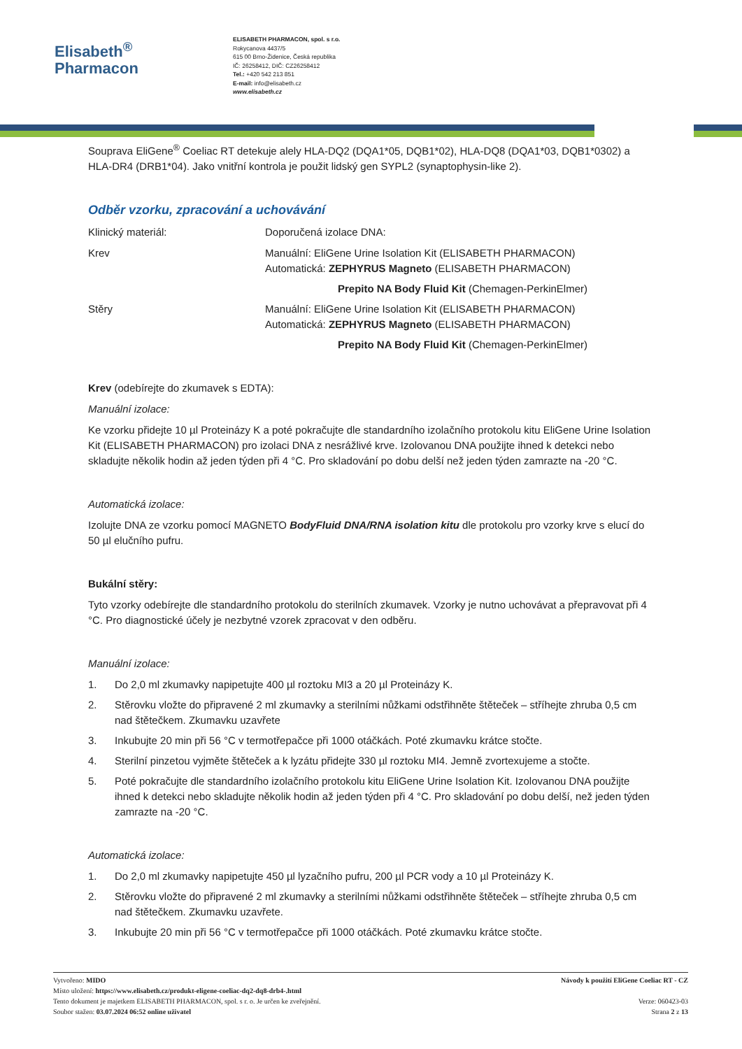Elisabeth<sup>®</sup>
Pharmacon
ELISABETH PHARMACON, spol. s r.o.
Rokycanova 4437/5
615 00 Brno-Židenice, Česká republika
IČ: 26258412, DIČ: CZ26258412
Tel.: +420 542 213 851
E-mail: info@elisabeth.cz
www.elisabeth.cz
Souprava EliGene<sup>®</sup> Coeliac RT detekuje alely HLA-DQ2 (DQA1*05, DQB1*02), HLA-DQ8 (DQA1*03, DQB1*0302) a HLA-DR4 (DRB1*04). Jako vnitřní kontrola je použit lidský gen SYPL2 (synaptophysin-like 2).
Odběr vzorku, zpracování a uchovávání
Klinický materiál: Doporučená izolace DNA:
Krev Manuální: EliGene Urine Isolation Kit (ELISABETH PHARMACON)
Automatická: ZEPHYRUS Magneto (ELISABETH PHARMACON)
Prepito NA Body Fluid Kit (Chemagen-PerkinElmer)
Stěry Manuální: EliGene Urine Isolation Kit (ELISABETH PHARMACON)
Automatická: ZEPHYRUS Magneto (ELISABETH PHARMACON)
Prepito NA Body Fluid Kit (Chemagen-PerkinElmer)
Krev (odebírejte do zkumavek s EDTA):
Manuální izolace:
Ke vzorku přidejte 10 µl Proteinázy K a poté pokračujte dle standardního izolačního protokolu kitu EliGene Urine Isolation Kit (ELISABETH PHARMACON) pro izolaci DNA z nesrážlivé krve. Izolovanou DNA použijte ihned k detekci nebo skladujte několik hodin až jeden týden při 4 °C. Pro skladování po dobu delší než jeden týden zamrazte na -20 °C.
Automatická izolace:
Izolujte DNA ze vzorku pomocí MAGNETO BodyFluid DNA/RNA isolation kitu dle protokolu pro vzorky krve s elucí do 50 µl elučního pufru.
Bukální stěry:
Tyto vzorky odebírejte dle standardního protokolu do sterilních zkumavek. Vzorky je nutno uchovávat a přepravovat při 4 °C. Pro diagnostické účely je nezbytné vzorek zpracovat v den odběru.
Manuální izolace:
1. Do 2,0 ml zkumavky napipetujte 400 µl roztoku MI3 a 20 µl Proteinázy K.
2. Stěrovku vložte do připravené 2 ml zkumavky a sterilními nůžkami odstřihněte štěteček – stříhejte zhruba 0,5 cm nad štětečkem. Zkumavku uzavřete
3. Inkubujte 20 min při 56 °C v termotřepačce při 1000 otáčkách. Poté zkumavku krátce stočte.
4. Sterilní pinzetou vyjměte štěteček a k lyzátu přidejte 330 µl roztoku MI4. Jemně zvortexujeme a stočte.
5. Poté pokračujte dle standardního izolačního protokolu kitu EliGene Urine Isolation Kit. Izolovanou DNA použijte ihned k detekci nebo skladujte několik hodin až jeden týden při 4 °C. Pro skladování po dobu delší, než jeden týden zamrazte na -20 °C.
Automatická izolace:
1. Do 2,0 ml zkumavky napipetujte 450 µl lyzačního pufru, 200 µl PCR vody a 10 µl Proteinázy K.
2. Stěrovku vložte do připravené 2 ml zkumavky a sterilními nůžkami odstřihněte štěteček – stříhejte zhruba 0,5 cm nad štětečkem. Zkumavku uzavřete.
3. Inkubujte 20 min při 56 °C v termotřepačce při 1000 otáčkách. Poté zkumavku krátce stočte.
Vytvořeno: MIDO
Místo uložení: https://www.elisabeth.cz/produkt-eligene-coeliac-dq2-dq8-drb4-.html
Tento dokument je majetkem ELISABETH PHARMACON, spol. s r. o. Je určen ke zveřejnění.
Soubor stažen: 03.07.2024 06:52 online uživatel
Návody k použití EliGene Coeliac RT - CZ
Verze: 060423-03
Strana 2 z 13